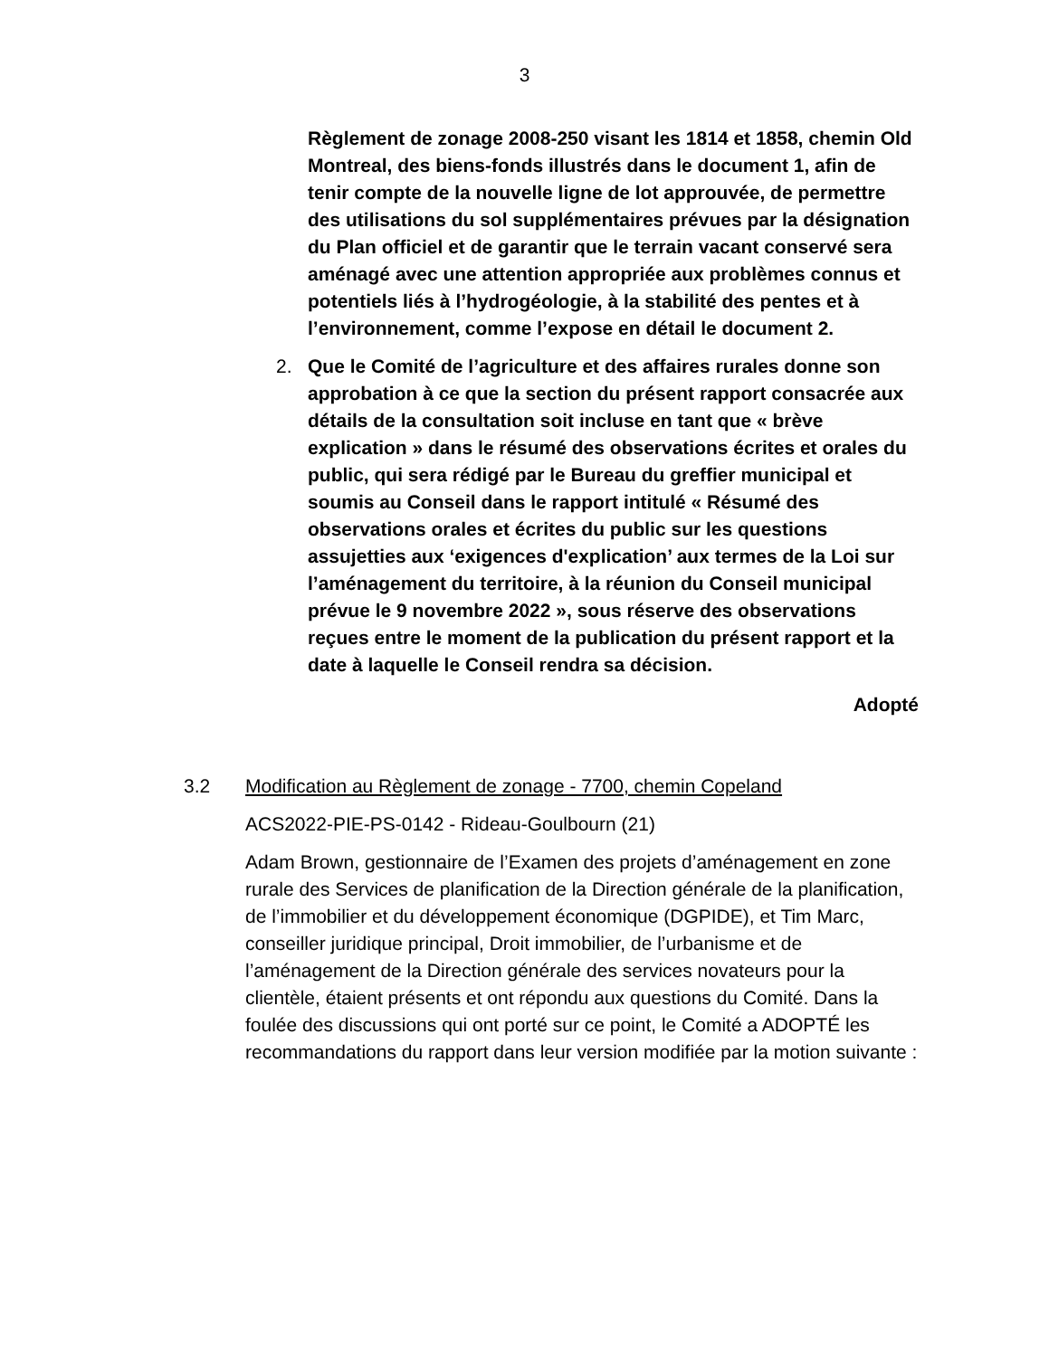3
Règlement de zonage 2008-250 visant les 1814 et 1858, chemin Old Montreal, des biens-fonds illustrés dans le document 1, afin de tenir compte de la nouvelle ligne de lot approuvée, de permettre des utilisations du sol supplémentaires prévues par la désignation du Plan officiel et de garantir que le terrain vacant conservé sera aménagé avec une attention appropriée aux problèmes connus et potentiels liés à l’hydrogéologie, à la stabilité des pentes et à l’environnement, comme l’expose en détail le document 2.
2. Que le Comité de l’agriculture et des affaires rurales donne son approbation à ce que la section du présent rapport consacrée aux détails de la consultation soit incluse en tant que « brève explication » dans le résumé des observations écrites et orales du public, qui sera rédigé par le Bureau du greffier municipal et soumis au Conseil dans le rapport intitulé « Résumé des observations orales et écrites du public sur les questions assujetties aux ‘exigences d'explication’ aux termes de la Loi sur l’aménagement du territoire, à la réunion du Conseil municipal prévue le 9 novembre 2022 », sous réserve des observations reçues entre le moment de la publication du présent rapport et la date à laquelle le Conseil rendra sa décision.
Adopté
3.2 Modification au Règlement de zonage - 7700, chemin Copeland
ACS2022-PIE-PS-0142 - Rideau-Goulbourn (21)
Adam Brown, gestionnaire de l’Examen des projets d’aménagement en zone rurale des Services de planification de la Direction générale de la planification, de l’immobilier et du développement économique (DGPIDE), et Tim Marc, conseiller juridique principal, Droit immobilier, de l’urbanisme et de l’aménagement de la Direction générale des services novateurs pour la clientèle, étaient présents et ont répondu aux questions du Comité. Dans la foulée des discussions qui ont porté sur ce point, le Comité a ADOPTÉ les recommandations du rapport dans leur version modifiée par la motion suivante :